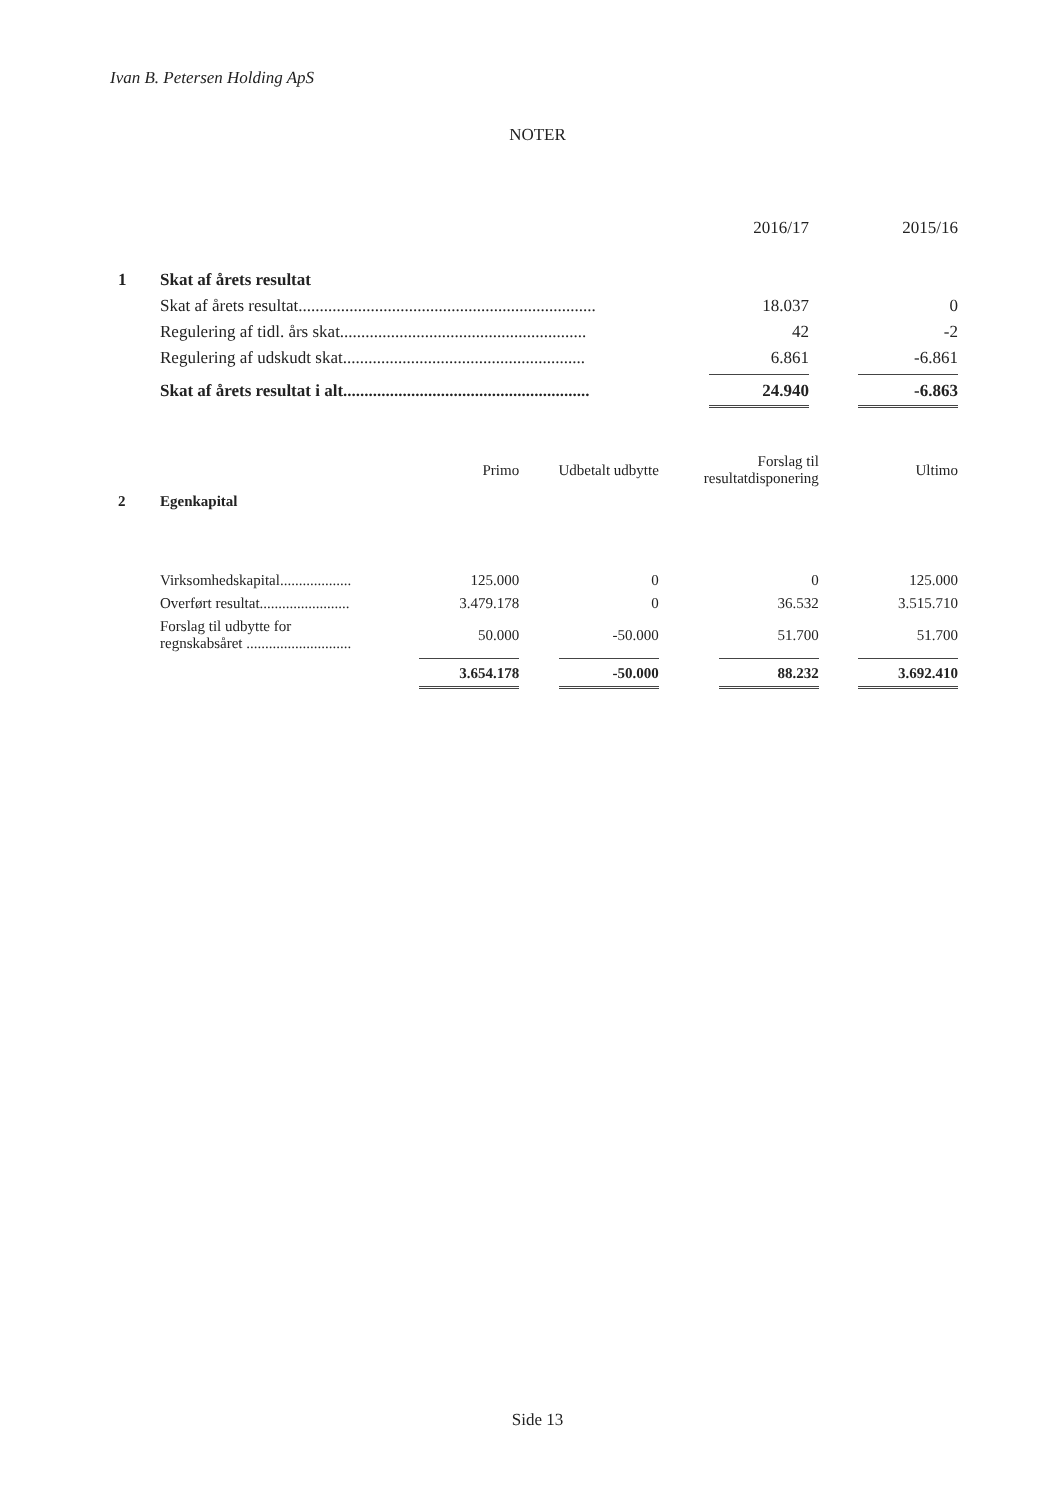Ivan B. Petersen Holding ApS
NOTER
| | | 2016/17 | 2015/16 |
| 1 | Skat af årets resultat | | |
| | Skat af årets resultat...................................................................... | 18.037 | 0 |
| | Regulering af tidl. års skat.......................................................... | 42 | -2 |
| | Regulering af udskudt skat......................................................... | 6.861 | -6.861 |
| | Skat af årets resultat i alt.......................................................... | 24.940 | -6.863 |
| | | Primo | Udbetalt udbytte | Forslag til resultatdisponering | Ultimo |
| 2 | Egenkapital | | | | |
| | Virksomhedskapital................... | 125.000 | 0 | 0 | 125.000 |
| | Overført resultat........................ | 3.479.178 | 0 | 36.532 | 3.515.710 |
| | Forslag til udbytte for regnskabsåret ............................ | 50.000 | -50.000 | 51.700 | 51.700 |
| | | 3.654.178 | -50.000 | 88.232 | 3.692.410 |
Side 13